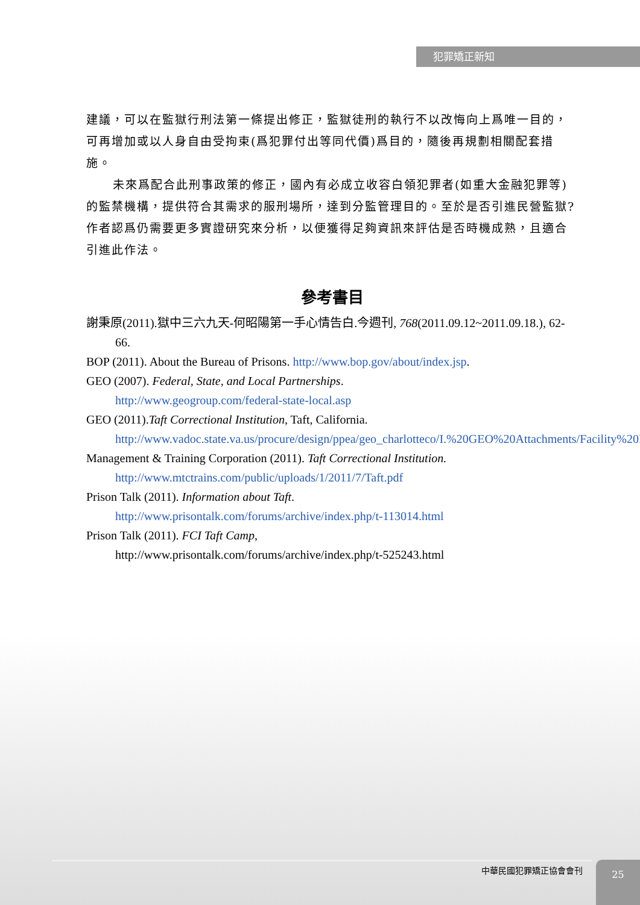犯罪矯正新知
建議，可以在監獄行刑法第一條提出修正，監獄徒刑的執行不以改悔向上爲唯一目的，可再增加或以人身自由受拘束(爲犯罪付出等同代價)爲目的，隨後再規劃相關配套措施。
未來爲配合此刑事政策的修正，國內有必成立收容白領犯罪者(如重大金融犯罪等)的監禁機構，提供符合其需求的服刑場所，達到分監管理目的。至於是否引進民營監獄?作者認爲仍需要更多實證研究來分析，以便獲得足夠資訊來評估是否時機成熟，且適合引進此作法。
參考書目
謝秉原(2011).獄中三六九天-何昭陽第一手心情告白.今週刊, 768(2011.09.12~2011.09.18.), 62-66.
BOP (2011). About the Bureau of Prisons. http://www.bop.gov/about/index.jsp.
GEO (2007). Federal, State, and Local Partnerships.
http://www.geogroup.com/federal-state-local.asp
GEO (2011).Taft Correctional Institution, Taft, California.
http://www.vadoc.state.va.us/procure/design/ppea/geo_charlotteco/I.%20GEO%20Attachments/Facility%20Bios/taft.pdf
Management & Training Corporation (2011). Taft Correctional Institution.
http://www.mtctrains.com/public/uploads/1/2011/7/Taft.pdf
Prison Talk (2011). Information about Taft.
http://www.prisontalk.com/forums/archive/index.php/t-113014.html
Prison Talk (2011). FCI Taft Camp,
http://www.prisontalk.com/forums/archive/index.php/t-525243.html
中華民國犯罪矯正協會會刊 25